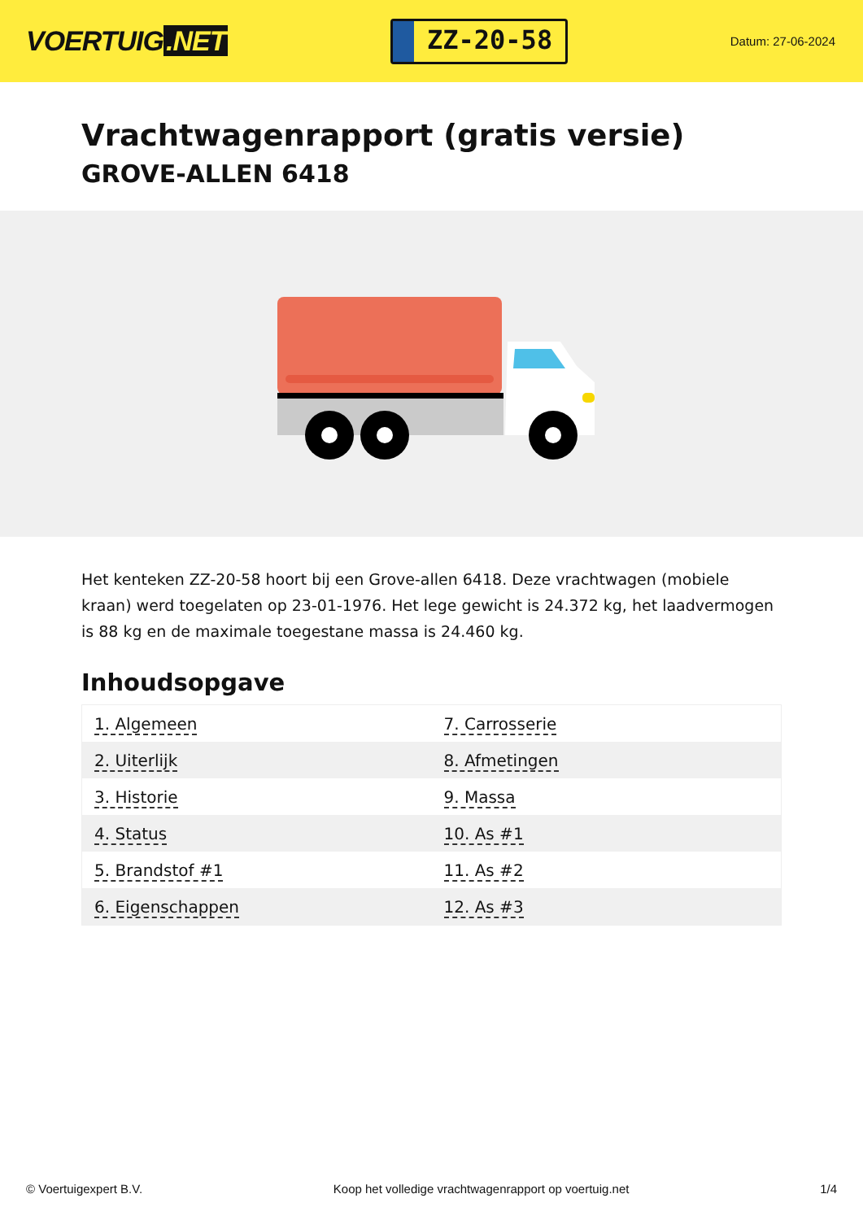VOERTUIG.NET
ZZ-20-58
Datum: 27-06-2024
Vrachtwagenrapport (gratis versie)
GROVE-ALLEN 6418
Het kenteken ZZ-20-58 hoort bij een Grove-allen 6418. Deze vrachtwagen (mobiele kraan) werd toegelaten op 23-01-1976. Het lege gewicht is 24.372 kg, het laadvermogen is 88 kg en de maximale toegestane massa is 24.460 kg.
Inhoudsopgave
| 1. Algemeen | 7. Carrosserie |
| 2. Uiterlijk | 8. Afmetingen |
| 3. Historie | 9. Massa |
| 4. Status | 10. As #1 |
| 5. Brandstof #1 | 11. As #2 |
| 6. Eigenschappen | 12. As #3 |
© Voertuigexpert B.V. Koop het volledige vrachtwagenrapport op voertuig.net 1/4